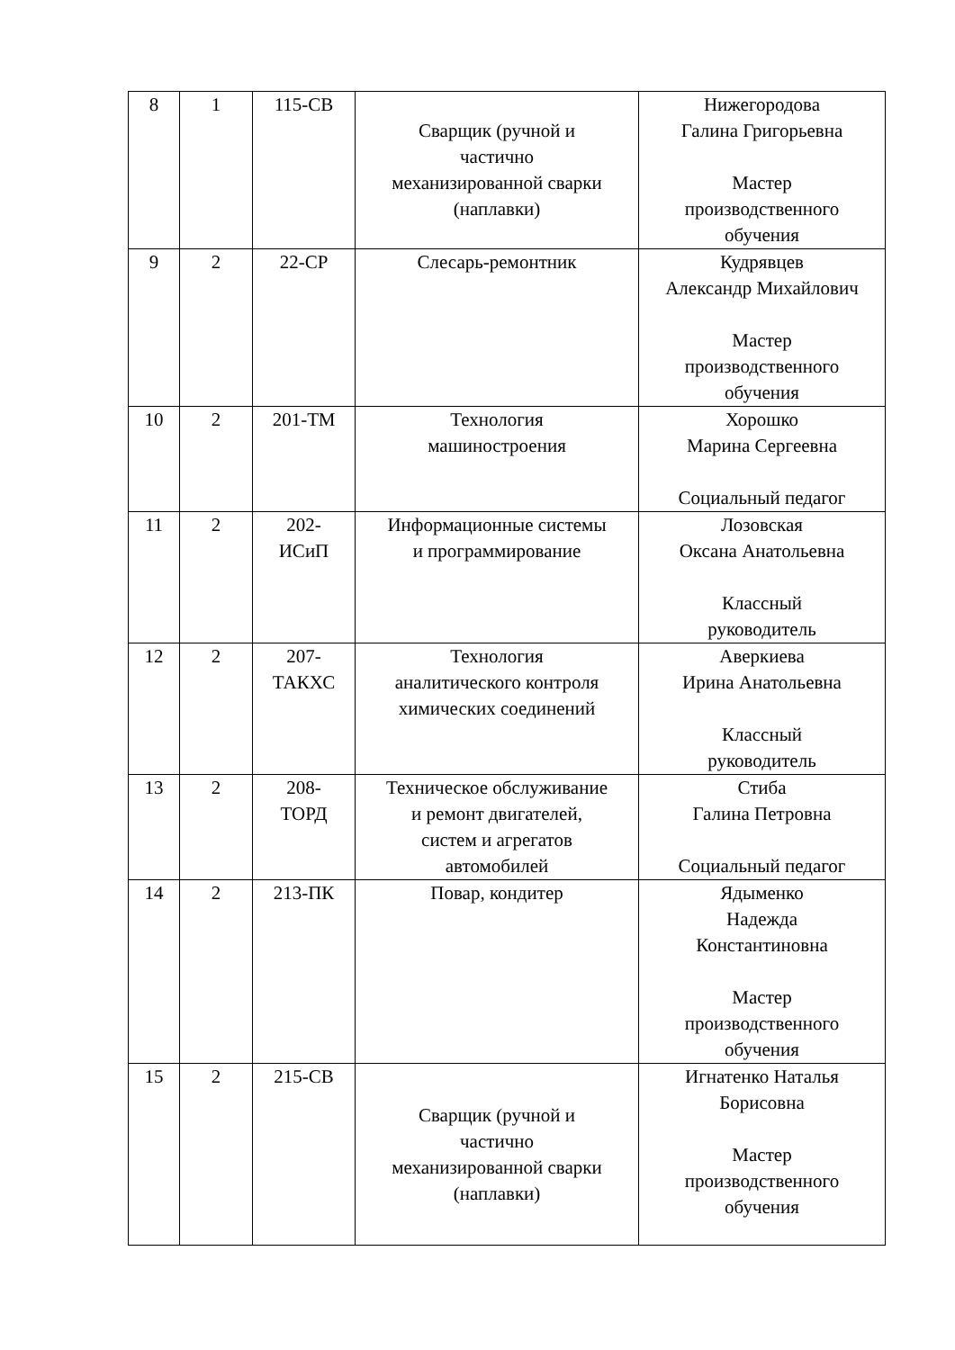| 8 | 1 | 115-СВ | Сварщик (ручной и частично механизированной сварки (наплавки) | Нижегородова Галина Григорьевна Мастер производственного обучения |
| 9 | 2 | 22-СР | Слесарь-ремонтник | Кудрявцев Александр Михайлович Мастер производственного обучения |
| 10 | 2 | 201-ТМ | Технология машиностроения | Хорошко Марина Сергеевна Социальный педагог |
| 11 | 2 | 202- ИСиП | Информационные системы и программирование | Лозовская Оксана Анатольевна Классный руководитель |
| 12 | 2 | 207- ТАКХС | Технология аналитического контроля химических соединений | Аверкиева Ирина Анатольевна Классный руководитель |
| 13 | 2 | 208- ТОРД | Техническое обслуживание и ремонт двигателей, систем и агрегатов автомобилей | Стиба Галина Петровна Социальный педагог |
| 14 | 2 | 213-ПК | Повар, кондитер | Ядыменко Надежда Константиновна Мастер производственного обучения |
| 15 | 2 | 215-СВ | Сварщик (ручной и частично механизированной сварки (наплавки) | Игнатенко Наталья Борисовна Мастер производственного обучения |